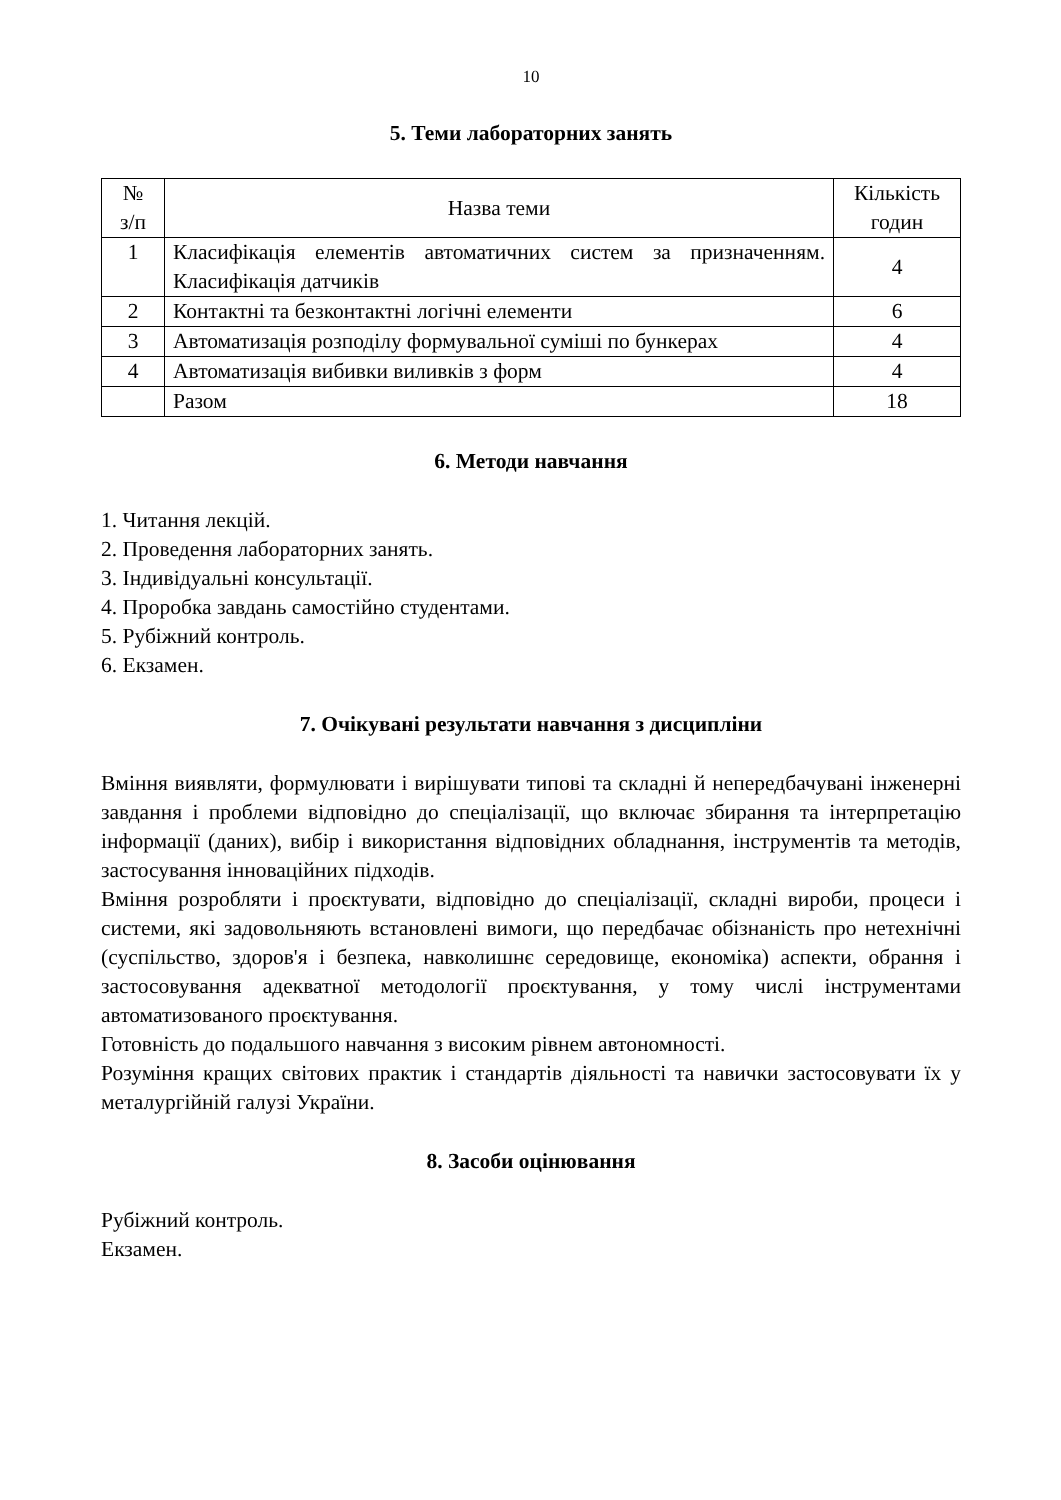10
5. Теми лабораторних занять
| № з/п | Назва теми | Кількість годин |
| --- | --- | --- |
| 1 | Класифікація елементів автоматичних систем за призначенням. Класифікація датчиків | 4 |
| 2 | Контактні та безконтактні логічні елементи | 6 |
| 3 | Автоматизація розподілу формувальної суміші по бункерах | 4 |
| 4 | Автоматизація вибивки виливків з форм | 4 |
| | Разом | 18 |
6. Методи навчання
1. Читання лекцій.
2. Проведення лабораторних занять.
3. Індивідуальні консультації.
4. Проробка завдань самостійно студентами.
5. Рубіжний контроль.
6. Екзамен.
7. Очікувані результати навчання з дисципліни
Вміння виявляти, формулювати і вирішувати типові та складні й непередбачувані інженерні завдання і проблеми відповідно до спеціалізації, що включає збирання та інтерпретацію інформації (даних), вибір і використання відповідних обладнання, інструментів та методів, застосування інноваційних підходів.
Вміння розробляти і проєктувати, відповідно до спеціалізації, складні вироби, процеси і системи, які задовольняють встановлені вимоги, що передбачає обізнаність про нетехнічні (суспільство, здоров'я і безпека, навколишнє середовище, економіка) аспекти, обрання і застосовування адекватної методології проєктування, у тому числі інструментами автоматизованого проєктування.
Готовність до подальшого навчання з високим рівнем автономності.
Розуміння кращих світових практик і стандартів діяльності та навички застосовувати їх у металургійній галузі України.
8. Засоби оцінювання
Рубіжний контроль.
Екзамен.